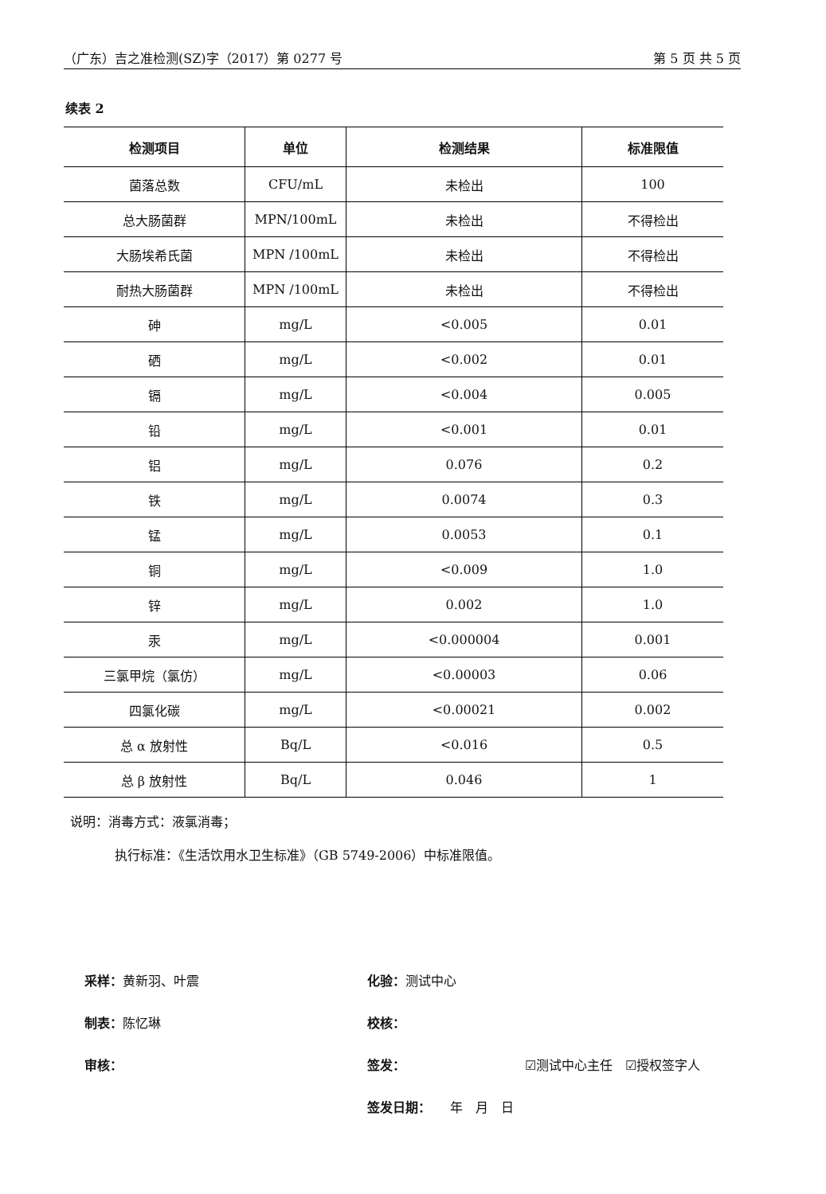（广东）吉之准检测(SZ)字（2017）第 0277 号 第 5 页 共 5 页
续表 2
| 检测项目 | 单位 | 检测结果 | 标准限值 |
| --- | --- | --- | --- |
| 菌落总数 | CFU/mL | 未检出 | 100 |
| 总大肠菌群 | MPN/100mL | 未检出 | 不得检出 |
| 大肠埃希氏菌 | MPN /100mL | 未检出 | 不得检出 |
| 耐热大肠菌群 | MPN /100mL | 未检出 | 不得检出 |
| 砷 | mg/L | <0.005 | 0.01 |
| 硒 | mg/L | <0.002 | 0.01 |
| 镉 | mg/L | <0.004 | 0.005 |
| 铅 | mg/L | <0.001 | 0.01 |
| 铝 | mg/L | 0.076 | 0.2 |
| 铁 | mg/L | 0.0074 | 0.3 |
| 锰 | mg/L | 0.0053 | 0.1 |
| 铜 | mg/L | <0.009 | 1.0 |
| 锌 | mg/L | 0.002 | 1.0 |
| 汞 | mg/L | <0.000004 | 0.001 |
| 三氯甲烷（氯仿） | mg/L | <0.00003 | 0.06 |
| 四氯化碳 | mg/L | <0.00021 | 0.002 |
| 总 α 放射性 | Bq/L | <0.016 | 0.5 |
| 总 β 放射性 | Bq/L | 0.046 | 1 |
说明：消毒方式：液氯消毒；
执行标准：《生活饮用水卫生标准》（GB 5749-2006）中标准限值。
采样：黄新羽、叶震
制表：陈忆琳
审核：
化验：测试中心
校核：
签发： ☑测试中心主任　☑授权签字人
签发日期：　　年　月　日